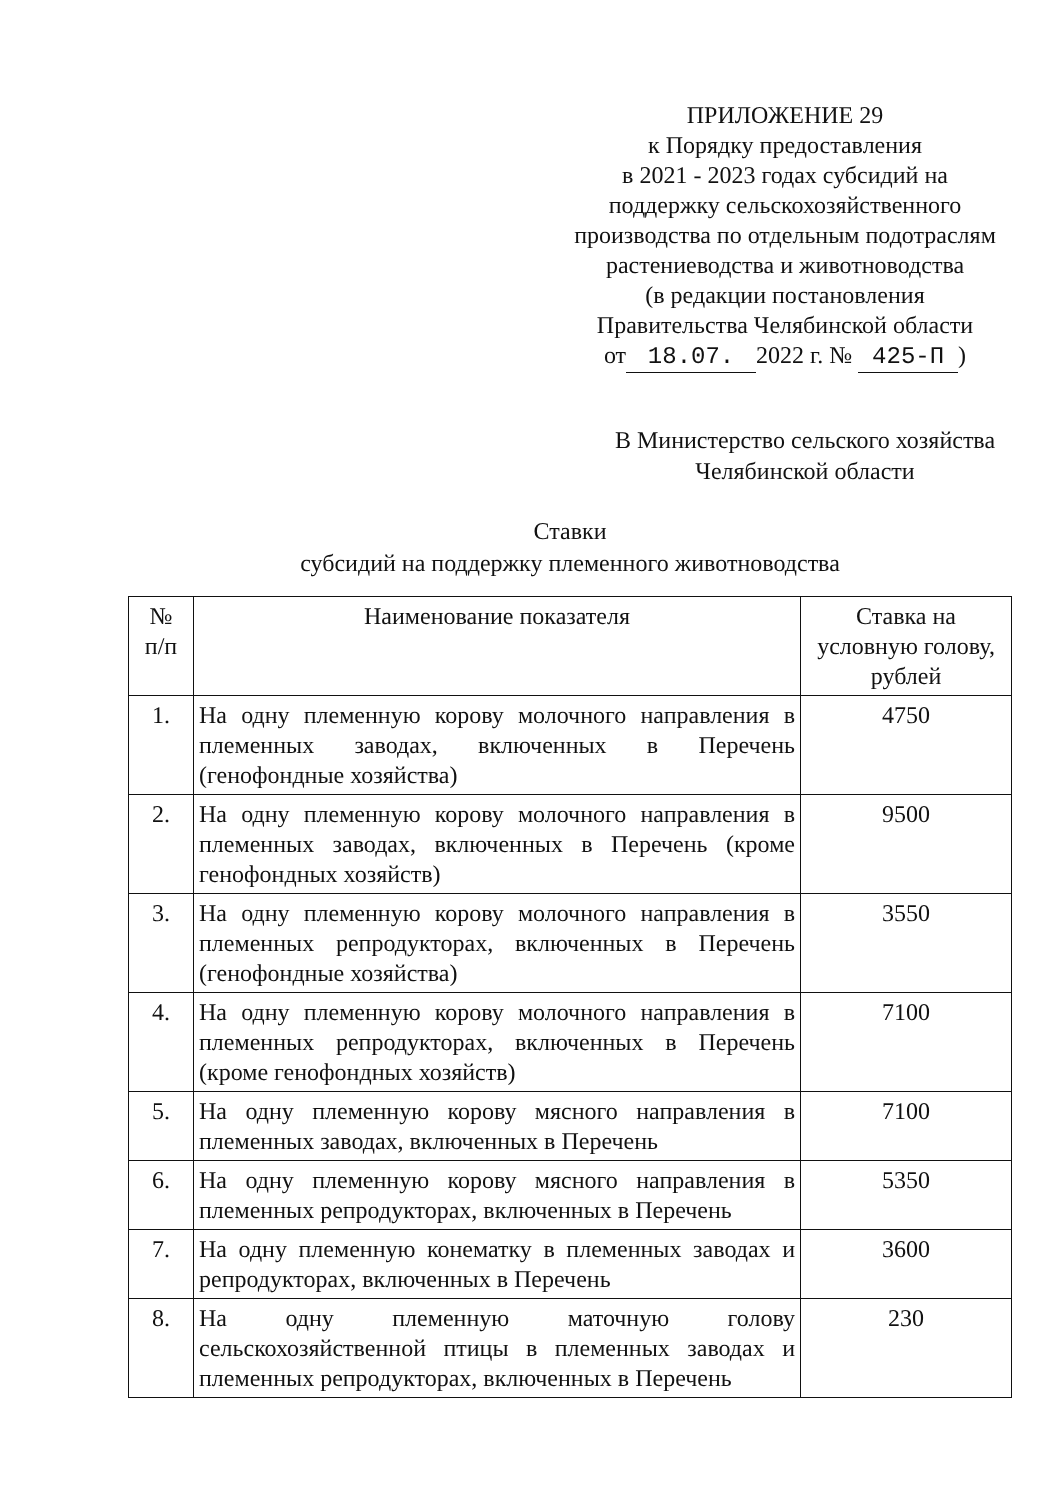ПРИЛОЖЕНИЕ 29
к Порядку предоставления
в 2021 - 2023 годах субсидий на
поддержку сельскохозяйственного
производства по отдельным подотраслям
растениеводства и животноводства
(в редакции постановления
Правительства Челябинской области
от 18.07. 2022 г. № 425-П)
В Министерство сельского хозяйства
Челябинской области
Ставки
субсидий на поддержку племенного животноводства
| № п/п | Наименование показателя | Ставка на условную голову, рублей |
| --- | --- | --- |
| 1. | На одну племенную корову молочного направления в племенных заводах, включенных в Перечень (генофондные хозяйства) | 4750 |
| 2. | На одну племенную корову молочного направления в племенных заводах, включенных в Перечень (кроме генофондных хозяйств) | 9500 |
| 3. | На одну племенную корову молочного направления в племенных репродукторах, включенных в Перечень (генофондные хозяйства) | 3550 |
| 4. | На одну племенную корову молочного направления в племенных репродукторах, включенных в Перечень (кроме генофондных хозяйств) | 7100 |
| 5. | На одну племенную корову мясного направления в племенных заводах, включенных в Перечень | 7100 |
| 6. | На одну племенную корову мясного направления в племенных репродукторах, включенных в Перечень | 5350 |
| 7. | На одну племенную конематку в племенных заводах и репродукторах, включенных в Перечень | 3600 |
| 8. | На одну племенную маточную голову сельскохозяйственной птицы в племенных заводах и племенных репродукторах, включенных в Перечень | 230 |